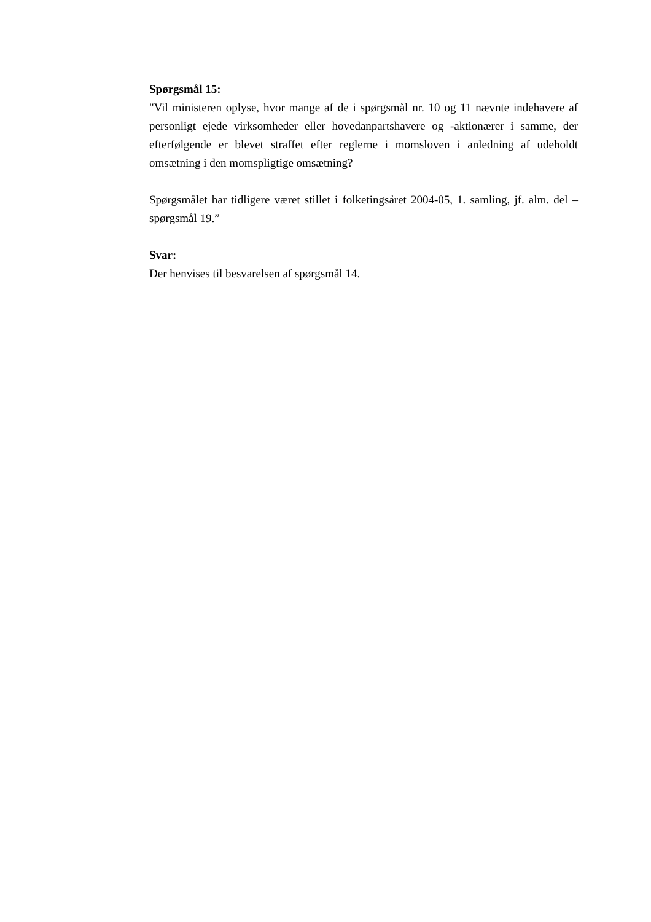Spørgsmål 15:
"Vil ministeren oplyse, hvor mange af de i spørgsmål nr. 10 og 11 nævnte indehavere af personligt ejede virksomheder eller hovedanpartshavere og -aktionærer i samme, der efterfølgende er blevet straffet efter reglerne i momsloven i anledning af udeholdt omsætning i den momspligtige omsætning?
Spørgsmålet har tidligere været stillet i folketingsåret 2004-05, 1. samling, jf. alm. del – spørgsmål 19.”
Svar:
Der henvises til besvarelsen af spørgsmål 14.